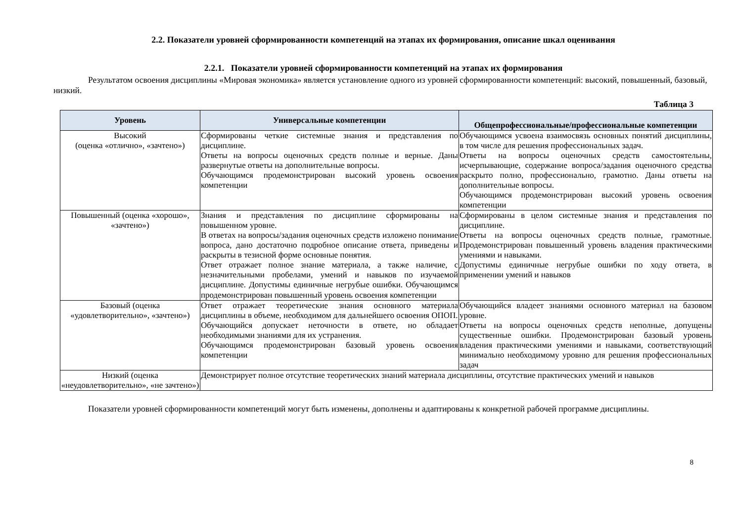2.2. Показатели уровней сформированности компетенций на этапах их формирования, описание шкал оценивания
2.2.1. Показатели уровней сформированности компетенций на этапах их формирования
Результатом освоения дисциплины «Мировая экономика» является установление одного из уровней сформированности компетенций: высокий, повышенный, базовый, низкий.
Таблица 3
| Уровень | Универсальные компетенции | Общепрофессиональные/профессиональные компетенции |
| --- | --- | --- |
| Высокий (оценка «отлично», «зачтено») | Сформированы четкие системные знания и представления по дисциплине. Ответы на вопросы оценочных средств полные и верные. Даны развернутые ответы на дополнительные вопросы. Обучающимся продемонстрирован высокий уровень освоения компетенции | Обучающимся усвоена взаимосвязь основных понятий дисциплины, в том числе для решения профессиональных задач. Ответы на вопросы оценочных средств самостоятельны, исчерпывающие, содержание вопроса/задания оценочного средства раскрыто полно, профессионально, грамотно. Даны ответы на дополнительные вопросы. Обучающимся продемонстрирован высокий уровень освоения компетенции |
| Повышенный (оценка «хорошо», «зачтено») | Знания и представления по дисциплине сформированы на повышенном уровне. В ответах на вопросы/задания оценочных средств изложено понимание вопроса, дано достаточно подробное описание ответа, приведены и раскрыты в тезисной форме основные понятия. Ответ отражает полное знание материала, а также наличие, с незначительными пробелами, умений и навыков по изучаемой дисциплине. Допустимы единичные негрубые ошибки. Обучающимся продемонстрирован повышенный уровень освоения компетенции | Сформированы в целом системные знания и представления по дисциплине. Ответы на вопросы оценочных средств полные, грамотные. Продемонстрирован повышенный уровень владения практическими умениями и навыками. Допустимы единичные негрубые ошибки по ходу ответа, в применении умений и навыков |
| Базовый (оценка «удовлетворительно», «зачтено») | Ответ отражает теоретические знания основного материала дисциплины в объеме, необходимом для дальнейшего освоения ОПОП. Обучающийся допускает неточности в ответе, но обладает необходимыми знаниями для их устранения. Обучающимся продемонстрирован базовый уровень освоения компетенции | Обучающийся владеет знаниями основного материал на базовом уровне. Ответы на вопросы оценочных средств неполные, допущены существенные ошибки. Продемонстрирован базовый уровень владения практическими умениями и навыками, соответствующий минимально необходимому уровню для решения профессиональных задач |
| Низкий (оценка «неудовлетворительно», «не зачтено») | Демонстрирует полное отсутствие теоретических знаний материала дисциплины, отсутствие практических умений и навыков | |
Показатели уровней сформированности компетенций могут быть изменены, дополнены и адаптированы к конкретной рабочей программе дисциплины.
8